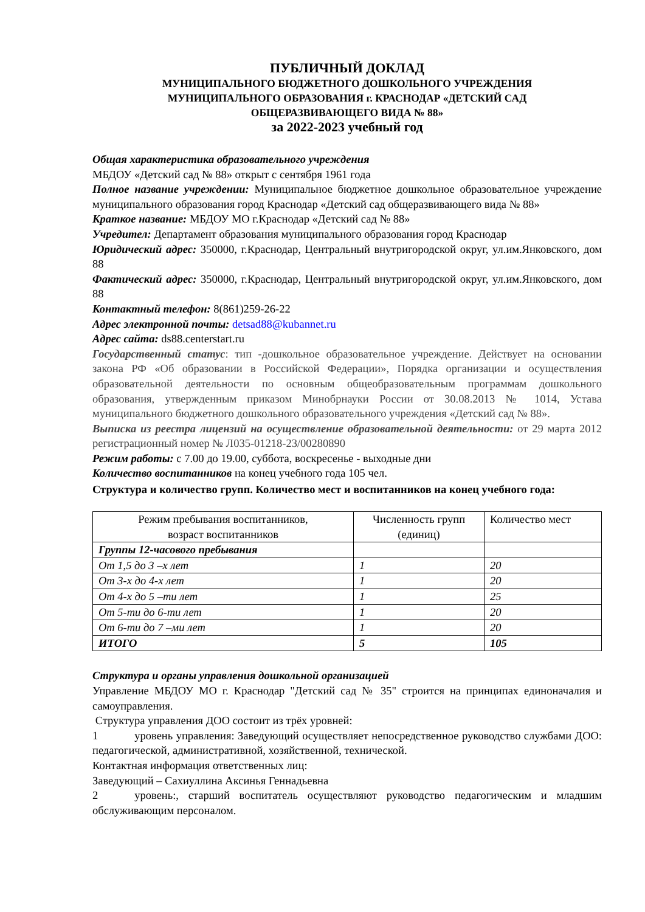ПУБЛИЧНЫЙ ДОКЛАД
МУНИЦИПАЛЬНОГО БЮДЖЕТНОГО ДОШКОЛЬНОГО УЧРЕЖДЕНИЯ
МУНИЦИПАЛЬНОГО ОБРАЗОВАНИЯ г. КРАСНОДАР «ДЕТСКИЙ САД
ОБЩЕРАЗВИВАЮЩЕГО ВИДА № 88»
за 2022-2023 учебный год
Общая характеристика образовательного учреждения
МБДОУ «Детский сад № 88» открыт с сентября 1961 года
Полное название учреждении: Муниципальное бюджетное дошкольное образовательное учреждение муниципального образования город Краснодар «Детский сад общеразвивающего вида № 88»
Краткое название: МБДОУ МО г.Краснодар «Детский сад № 88»
Учредител: Департамент образования муниципального образования город Краснодар
Юридический адрес: 350000, г.Краснодар, Центральный внутригородской округ, ул.им.Янковского, дом 88
Фактический адрес: 350000, г.Краснодар, Центральный внутригородской округ, ул.им.Янковского, дом 88
Контактный телефон: 8(861)259-26-22
Адрес электронной почты: detsad88@kubannet.ru
Адрес сайта: ds88.centerstart.ru
Государственный статус: тип -дошкольное образовательное учреждение. Действует на основании закона РФ «Об образовании в Российской Федерации», Порядка организации и осуществления образовательной деятельности по основным общеобразовательным программам дошкольного образования, утвержденным приказом Минобрнауки России от 30.08.2013 № 1014, Устава муниципального бюджетного дошкольного образовательного учреждения «Детский сад № 88».
Выписка из реестра лицензий на осуществление образовательной деятельности: от 29 марта 2012 регистрационный номер № Л035-01218-23/00280890
Режим работы: с 7.00 до 19.00, суббота, воскресенье - выходные дни
Количество воспитанников на конец учебного года 105 чел.
Структура и количество групп. Количество мест и воспитанников на конец учебного года:
| Режим пребывания воспитанников, возраст воспитанников | Численность групп (единиц) | Количество мест |
| --- | --- | --- |
| Группы 12-часового пребывания | | |
| От 1,5 до 3 –х лет | 1 | 20 |
| От 3-х до 4-х лет | 1 | 20 |
| От 4-х до 5 –ти лет | 1 | 25 |
| От 5-ти до 6-ти лет | 1 | 20 |
| От 6-ти до 7 –ми лет | 1 | 20 |
| ИТОГО | 5 | 105 |
Структура и органы управления дошкольной организацией
Управление МБДОУ МО г. Краснодар "Детский сад № 35" строится на принципах единоначалия и самоуправления.
Структура управления ДОО состоит из трёх уровней:
1 уровень управления: Заведующий осуществляет непосредственное руководство службами ДОО: педагогической, административной, хозяйственной, технической.
Контактная информация ответственных лиц:
Заведующий – Сахиуллина Аксинья Геннадьевна
2 уровень:, старший воспитатель осуществляют руководство педагогическим и младшим обслуживающим персоналом.